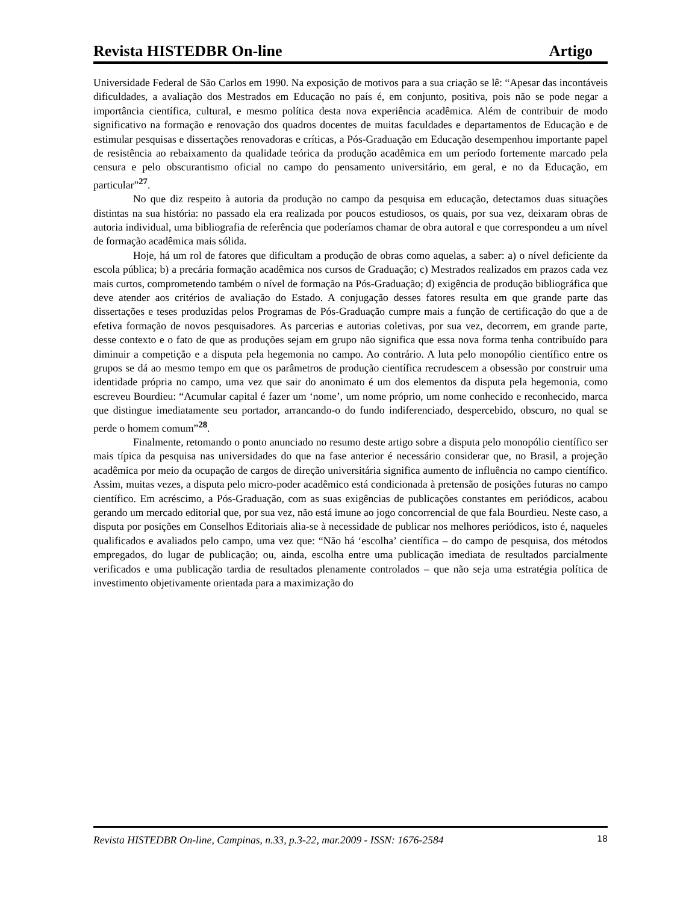Revista HISTEDBR On-line Artigo
Universidade Federal de São Carlos em 1990. Na exposição de motivos para a sua criação se lê: “Apesar das incontáveis dificuldades, a avaliação dos Mestrados em Educação no país é, em conjunto, positiva, pois não se pode negar a importância científica, cultural, e mesmo política desta nova experiência acadêmica. Além de contribuir de modo significativo na formação e renovação dos quadros docentes de muitas faculdades e departamentos de Educação e de estimular pesquisas e dissertações renovadoras e críticas, a Pós-Graduação em Educação desempenhou importante papel de resistência ao rebaixamento da qualidade teórica da produção acadêmica em um período fortemente marcado pela censura e pelo obscurantismo oficial no campo do pensamento universitário, em geral, e no da Educação, em particular”<sup>27</sup>.
No que diz respeito à autoria da produção no campo da pesquisa em educação, detectamos duas situações distintas na sua história: no passado ela era realizada por poucos estudiosos, os quais, por sua vez, deixaram obras de autoria individual, uma bibliografia de referência que poderíamos chamar de obra autoral e que correspondeu a um nível de formação acadêmica mais sólida.
Hoje, há um rol de fatores que dificultam a produção de obras como aquelas, a saber: a) o nível deficiente da escola pública; b) a precária formação acadêmica nos cursos de Graduação; c) Mestrados realizados em prazos cada vez mais curtos, comprometendo também o nível de formação na Pós-Graduação; d) exigência de produção bibliográfica que deve atender aos critérios de avaliação do Estado. A conjugação desses fatores resulta em que grande parte das dissertações e teses produzidas pelos Programas de Pós-Graduação cumpre mais a função de certificação do que a de efetiva formação de novos pesquisadores. As parcerias e autorias coletivas, por sua vez, decorrem, em grande parte, desse contexto e o fato de que as produções sejam em grupo não significa que essa nova forma tenha contribuído para diminuir a competição e a disputa pela hegemonia no campo. Ao contrário. A luta pelo monopólio científico entre os grupos se dá ao mesmo tempo em que os parâmetros de produção científica recrudescem a obsessão por construir uma identidade própria no campo, uma vez que sair do anonimato é um dos elementos da disputa pela hegemonia, como escreveu Bourdieu: “Acumular capital é fazer um ‘nome’, um nome próprio, um nome conhecido e reconhecido, marca que distingue imediatamente seu portador, arrancando-o do fundo indiferenciado, despercebido, obscuro, no qual se perde o homem comum”<sup>28</sup>.
Finalmente, retomando o ponto anunciado no resumo deste artigo sobre a disputa pelo monopólio científico ser mais típica da pesquisa nas universidades do que na fase anterior é necessário considerar que, no Brasil, a projeção acadêmica por meio da ocupação de cargos de direção universitária significa aumento de influência no campo científico. Assim, muitas vezes, a disputa pelo micro-poder acadêmico está condicionada à pretensão de posições futuras no campo científico. Em acréscimo, a Pós-Graduação, com as suas exigências de publicações constantes em periódicos, acabou gerando um mercado editorial que, por sua vez, não está imune ao jogo concorrencial de que fala Bourdieu. Neste caso, a disputa por posições em Conselhos Editoriais alia-se à necessidade de publicar nos melhores periódicos, isto é, naqueles qualificados e avaliados pelo campo, uma vez que: “Não há ‘escolha’ científica – do campo de pesquisa, dos métodos empregados, do lugar de publicação; ou, ainda, escolha entre uma publicação imediata de resultados parcialmente verificados e uma publicação tardia de resultados plenamente controlados – que não seja uma estratégia política de investimento objetivamente orientada para a maximização do
Revista HISTEDBR On-line, Campinas, n.33, p.3-22, mar.2009 - ISSN: 1676-2584 18